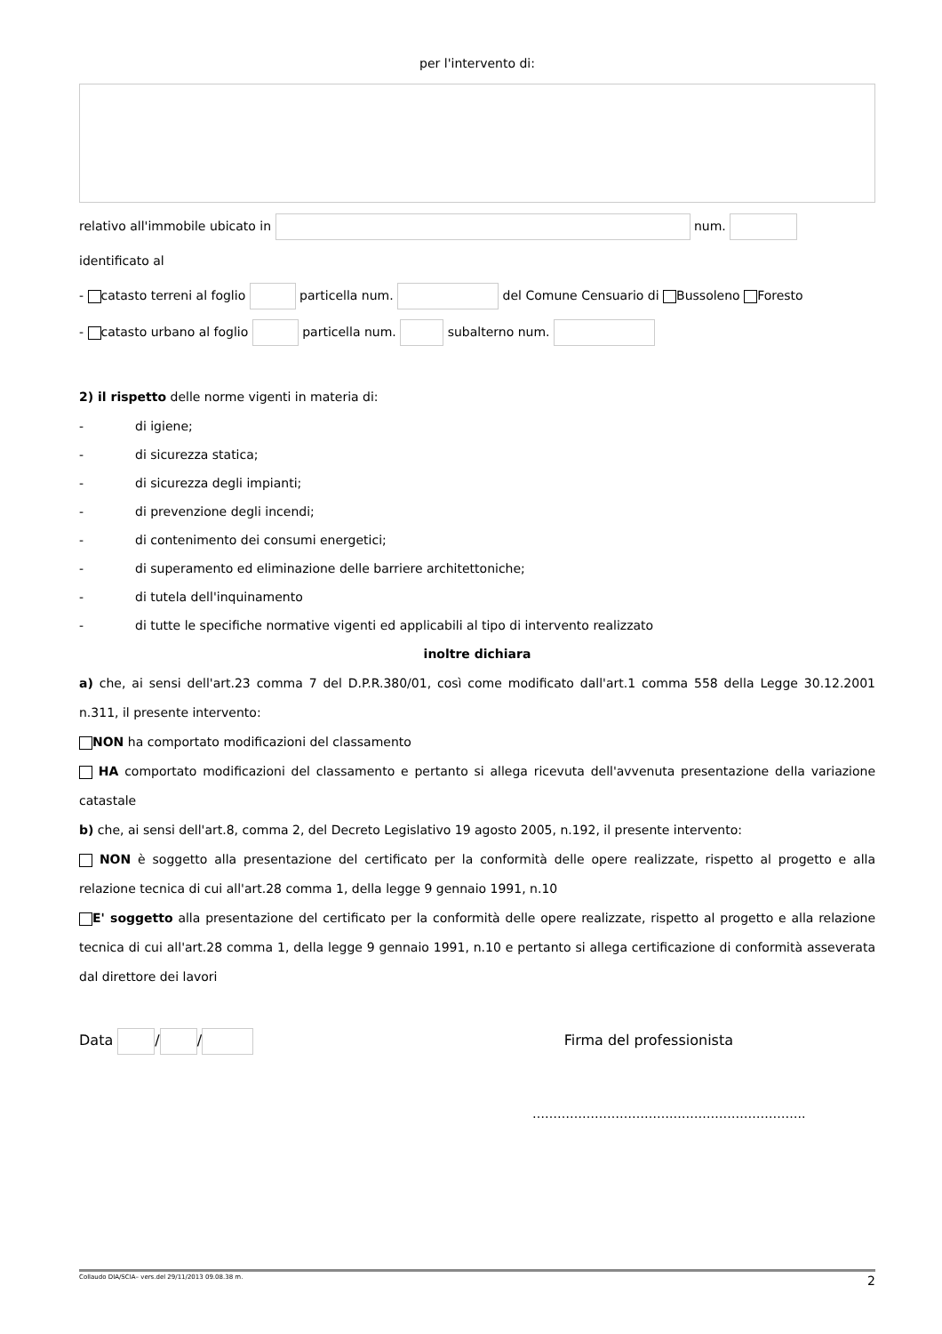per l'intervento di:
relativo all'immobile ubicato in num.
identificato al
- catasto terreni al foglio particella num. del Comune Censuario di Bussoleno Foresto
- catasto urbano al foglio particella num. subalterno num.
2) il rispetto delle norme vigenti in materia di:
- di igiene;
- di sicurezza statica;
- di sicurezza degli impianti;
- di prevenzione degli incendi;
- di contenimento dei consumi energetici;
- di superamento ed eliminazione delle barriere architettoniche;
- di tutela dell'inquinamento
- di tutte le specifiche normative vigenti ed applicabili al tipo di intervento realizzato
inoltre dichiara
a) che, ai sensi dell'art.23 comma 7 del D.P.R.380/01, così come modificato dall'art.1 comma 558 della Legge 30.12.2001 n.311, il presente intervento:
NON ha comportato modificazioni del classamento
HA comportato modificazioni del classamento e pertanto si allega ricevuta dell'avvenuta presentazione della variazione catastale
b) che, ai sensi dell'art.8, comma 2, del Decreto Legislativo 19 agosto 2005, n.192, il presente intervento:
NON è soggetto alla presentazione del certificato per la conformità delle opere realizzate, rispetto al progetto e alla relazione tecnica di cui all'art.28 comma 1, della legge 9 gennaio 1991, n.10
E' soggetto alla presentazione del certificato per la conformità delle opere realizzate, rispetto al progetto e alla relazione tecnica di cui all'art.28 comma 1, della legge 9 gennaio 1991, n.10 e pertanto si allega certificazione di conformità asseverata dal direttore dei lavori
Data / / Firma del professionista
…………………………….…………………………..
Collaudo DIA/SCIA– vers.del 29/11/2013 09.08.38 m. 2